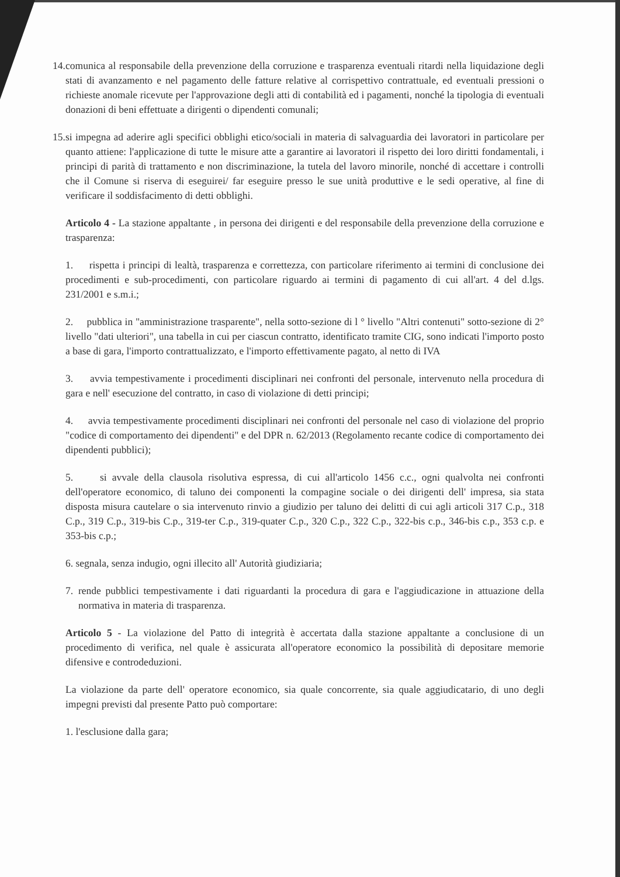14. comunica al responsabile della prevenzione della corruzione e trasparenza eventuali ritardi nella liquidazione degli stati di avanzamento e nel pagamento delle fatture relative al corrispettivo contrattuale, ed eventuali pressioni o richieste anomale ricevute per l'approvazione degli atti di contabilità ed i pagamenti, nonché la tipologia di eventuali donazioni di beni effettuate a dirigenti o dipendenti comunali;
15. si impegna ad aderire agli specifici obblighi etico/sociali in materia di salvaguardia dei lavoratori in particolare per quanto attiene: l'applicazione di tutte le misure atte a garantire ai lavoratori il rispetto dei loro diritti fondamentali, i principi di parità di trattamento e non discriminazione, la tutela del lavoro minorile, nonché di accettare i controlli che il Comune si riserva di eseguirei/ far eseguire presso le sue unità produttive e le sedi operative, al fine di verificare il soddisfacimento di detti obblighi.
Articolo 4 - La stazione appaltante , in persona dei dirigenti e del responsabile della prevenzione della corruzione e trasparenza:
1. rispetta i principi di lealtà, trasparenza e correttezza, con particolare riferimento ai termini di conclusione dei procedimenti e sub-procedimenti, con particolare riguardo ai termini di pagamento di cui all'art. 4 del d.lgs. 231/2001 e s.m.i.;
2. pubblica in "amministrazione trasparente", nella sotto-sezione di l ° livello "Altri contenuti" sotto-sezione di 2° livello "dati ulteriori", una tabella in cui per ciascun contratto, identificato tramite CIG, sono indicati l'importo posto a base di gara, l'importo contrattualizzato, e l'importo effettivamente pagato, al netto di IVA
3. avvia tempestivamente i procedimenti disciplinari nei confronti del personale, intervenuto nella procedura di gara e nell' esecuzione del contratto, in caso di violazione di detti principi;
4. avvia tempestivamente procedimenti disciplinari nei confronti del personale nel caso di violazione del proprio "codice di comportamento dei dipendenti" e del DPR n. 62/2013 (Regolamento recante codice di comportamento dei dipendenti pubblici);
5. si avvale della clausola risolutiva espressa, di cui all'articolo 1456 c.c., ogni qualvolta nei confronti dell'operatore economico, di taluno dei componenti la compagine sociale o dei dirigenti dell' impresa, sia stata disposta misura cautelare o sia intervenuto rinvio a giudizio per taluno dei delitti di cui agli articoli 317 C.p., 318 C.p., 319 C.p., 319-bis C.p., 319-ter C.p., 319-quater C.p., 320 C.p., 322 C.p., 322-bis c.p., 346-bis c.p., 353 c.p. e 353-bis c.p.;
6. segnala, senza indugio, ogni illecito all' Autorità giudiziaria;
7. rende pubblici tempestivamente i dati riguardanti la procedura di gara e l'aggiudicazione in attuazione della normativa in materia di trasparenza.
Articolo 5 - La violazione del Patto di integrità è accertata dalla stazione appaltante a conclusione di un procedimento di verifica, nel quale è assicurata all'operatore economico la possibilità di depositare memorie difensive e controdeduzioni.
La violazione da parte dell' operatore economico, sia quale concorrente, sia quale aggiudicatario, di uno degli impegni previsti dal presente Patto può comportare:
1. l'esclusione dalla gara;